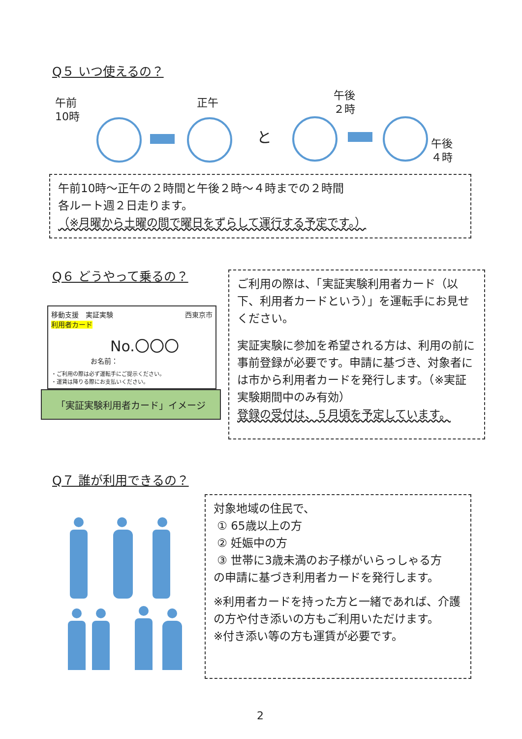Q５ いつ使えるの？
午前
10時
正午
午後
２時
午後
４時
と
午前10時～正午の２時間と午後２時～４時までの２時間
各ルート週２日走ります。
（※月曜から土曜の間で曜日をずらして運行する予定です。）
Q６ どうやって乗るの？
移動支援　実証実験　西東京市
利用者カード
No.〇〇〇
お名前：
・ご利用の際は必ず運転手にご提示ください。
・運賃は降りる際にお支払いください。
「実証実験利用者カード」イメージ
ご利用の際は、「実証実験利用者カード（以下、利用者カードという）」を運転手にお見せください。
実証実験に参加を希望される方は、利用の前に事前登録が必要です。申請に基づき、対象者には市から利用者カードを発行します。（※実証実験期間中のみ有効）
登録の受付は、５月頃を予定しています。
Q７ 誰が利用できるの？
対象地域の住民で、
① 65歳以上の方
② 妊娠中の方
③ 世帯に3歳未満のお子様がいらっしゃる方
の申請に基づき利用者カードを発行します。
※利用者カードを持った方と一緒であれば、介護の方や付き添いの方もご利用いただけます。
※付き添い等の方も運賃が必要です。
2